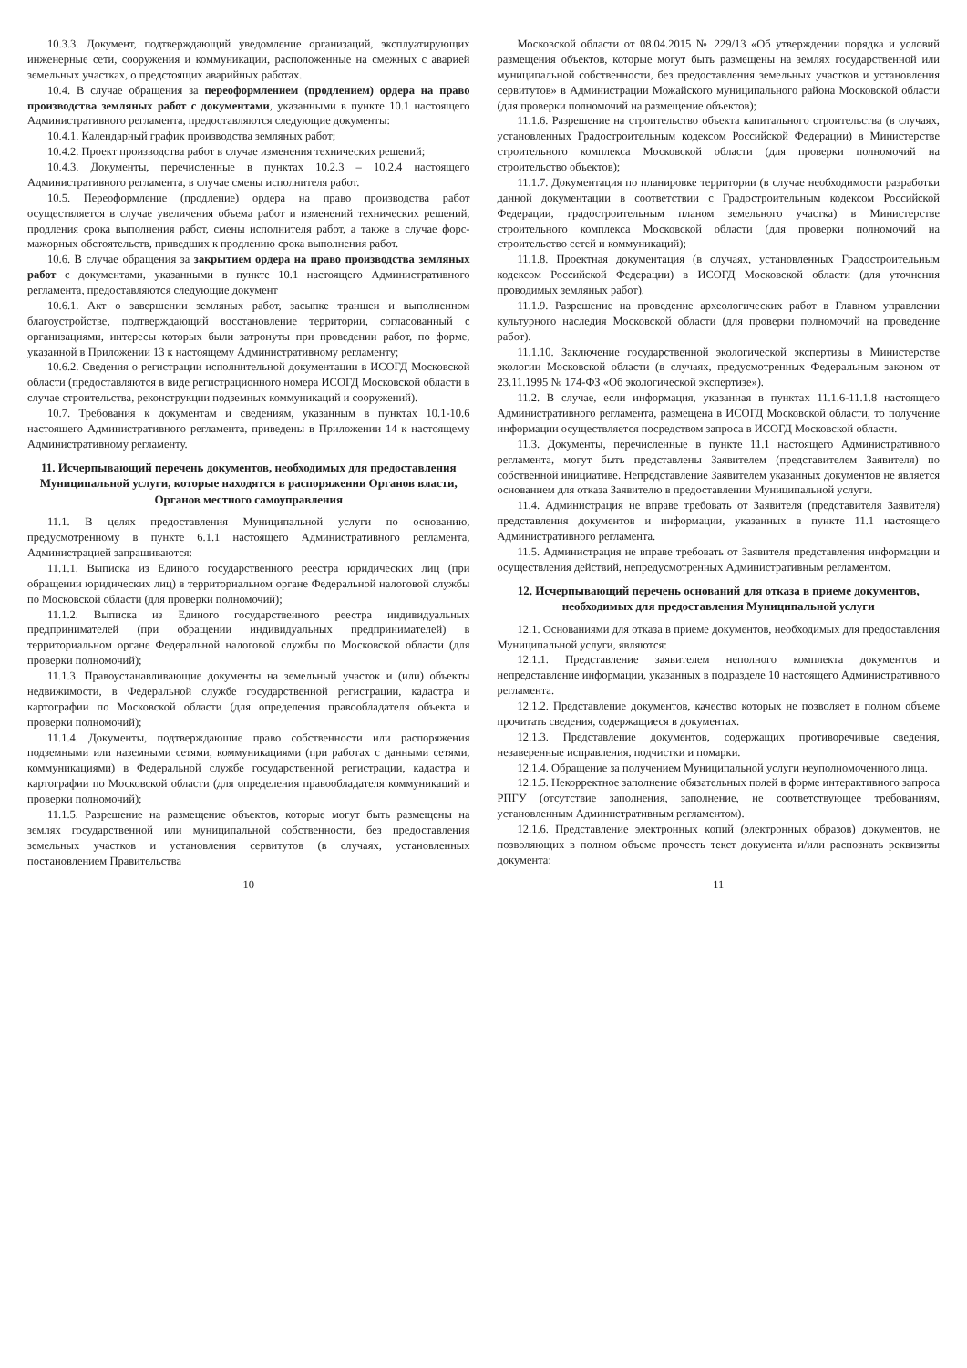10.3.3. Документ, подтверждающий уведомление организаций, эксплуатирующих инженерные сети, сооружения и коммуникации, расположенные на смежных с аварией земельных участках, о предстоящих аварийных работах.
10.4. В случае обращения за переоформлением (продлением) ордера на право производства земляных работ с документами, указанными в пункте 10.1 настоящего Административного регламента, предоставляются следующие документы:
10.4.1. Календарный график производства земляных работ;
10.4.2. Проект производства работ в случае изменения технических решений;
10.4.3. Документы, перечисленные в пунктах 10.2.3 – 10.2.4 настоящего Административного регламента, в случае смены исполнителя работ.
10.5. Переоформление (продление) ордера на право производства работ осуществляется в случае увеличения объема работ и изменений технических решений, продления срока выполнения работ, смены исполнителя работ, а также в случае форс-мажорных обстоятельств, приведших к продлению срока выполнения работ.
10.6. В случае обращения за закрытием ордера на право производства земляных работ с документами, указанными в пункте 10.1 настоящего Административного регламента, предоставляются следующие документ
10.6.1. Акт о завершении земляных работ, засыпке траншеи и выполненном благоустройстве, подтверждающий восстановление территории, согласованный с организациями, интересы которых были затронуты при проведении работ, по форме, указанной в Приложении 13 к настоящему Административному регламенту;
10.6.2. Сведения о регистрации исполнительной документации в ИСОГД Московской области (предоставляются в виде регистрационного номера ИСОГД Московской области в случае строительства, реконструкции подземных коммуникаций и сооружений).
10.7. Требования к документам и сведениям, указанным в пунктах 10.1-10.6 настоящего Административного регламента, приведены в Приложении 14 к настоящему Административному регламенту.
11. Исчерпывающий перечень документов, необходимых для предоставления Муниципальной услуги, которые находятся в распоряжении Органов власти, Органов местного самоуправления
11.1. В целях предоставления Муниципальной услуги по основанию, предусмотренному в пункте 6.1.1 настоящего Административного регламента, Администрацией запрашиваются:
11.1.1. Выписка из Единого государственного реестра юридических лиц (при обращении юридических лиц) в территориальном органе Федеральной налоговой службы по Московской области (для проверки полномочий);
11.1.2. Выписка из Единого государственного реестра индивидуальных предпринимателей (при обращении индивидуальных предпринимателей) в территориальном органе Федеральной налоговой службы по Московской области (для проверки полномочий);
11.1.3. Правоустанавливающие документы на земельный участок и (или) объекты недвижимости, в Федеральной службе государственной регистрации, кадастра и картографии по Московской области (для определения правообладателя объекта и проверки полномочий);
11.1.4. Документы, подтверждающие право собственности или распоряжения подземными или наземными сетями, коммуникациями (при работах с данными сетями, коммуникациями) в Федеральной службе государственной регистрации, кадастра и картографии по Московской области (для определения правообладателя коммуникаций и проверки полномочий);
11.1.5. Разрешение на размещение объектов, которые могут быть размещены на землях государственной или муниципальной собственности, без предоставления земельных участков и установления сервитутов (в случаях, установленных постановлением Правительства
10
Московской области от 08.04.2015 № 229/13 «Об утверждении порядка и условий размещения объектов, которые могут быть размещены на землях государственной или муниципальной собственности, без предоставления земельных участков и установления сервитутов» в Администрации Можайского муниципального района Московской области (для проверки полномочий на размещение объектов);
11.1.6. Разрешение на строительство объекта капитального строительства (в случаях, установленных Градостроительным кодексом Российской Федерации) в Министерстве строительного комплекса Московской области (для проверки полномочий на строительство объектов);
11.1.7. Документация по планировке территории (в случае необходимости разработки данной документации в соответствии с Градостроительным кодексом Российской Федерации, градостроительным планом земельного участка) в Министерстве строительного комплекса Московской области (для проверки полномочий на строительство сетей и коммуникаций);
11.1.8. Проектная документация (в случаях, установленных Градостроительным кодексом Российской Федерации) в ИСОГД Московской области (для уточнения проводимых земляных работ).
11.1.9. Разрешение на проведение археологических работ в Главном управлении культурного наследия Московской области (для проверки полномочий на проведение работ).
11.1.10. Заключение государственной экологической экспертизы в Министерстве экологии Московской области (в случаях, предусмотренных Федеральным законом от 23.11.1995 № 174-ФЗ «Об экологической экспертизе»).
11.2. В случае, если информация, указанная в пунктах 11.1.6-11.1.8 настоящего Административного регламента, размещена в ИСОГД Московской области, то получение информации осуществляется посредством запроса в ИСОГД Московской области.
11.3. Документы, перечисленные в пункте 11.1 настоящего Административного регламента, могут быть представлены Заявителем (представителем Заявителя) по собственной инициативе. Непредставление Заявителем указанных документов не является основанием для отказа Заявителю в предоставлении Муниципальной услуги.
11.4. Администрация не вправе требовать от Заявителя (представителя Заявителя) представления документов и информации, указанных в пункте 11.1 настоящего Административного регламента.
11.5. Администрация не вправе требовать от Заявителя представления информации и осуществления действий, непредусмотренных Административным регламентом.
12. Исчерпывающий перечень оснований для отказа в приеме документов, необходимых для предоставления Муниципальной услуги
12.1. Основаниями для отказа в приеме документов, необходимых для предоставления Муниципальной услуги, являются:
12.1.1. Представление заявителем неполного комплекта документов и непредставление информации, указанных в подразделе 10 настоящего Административного регламента.
12.1.2. Представление документов, качество которых не позволяет в полном объеме прочитать сведения, содержащиеся в документах.
12.1.3. Представление документов, содержащих противоречивые сведения, незаверенные исправления, подчистки и помарки.
12.1.4. Обращение за получением Муниципальной услуги неуполномоченного лица.
12.1.5. Некорректное заполнение обязательных полей в форме интерактивного запроса РПГУ (отсутствие заполнения, заполнение, не соответствующее требованиям, установленным Административным регламентом).
12.1.6. Представление электронных копий (электронных образов) документов, не позволяющих в полном объеме прочесть текст документа и/или распознать реквизиты документа;
11